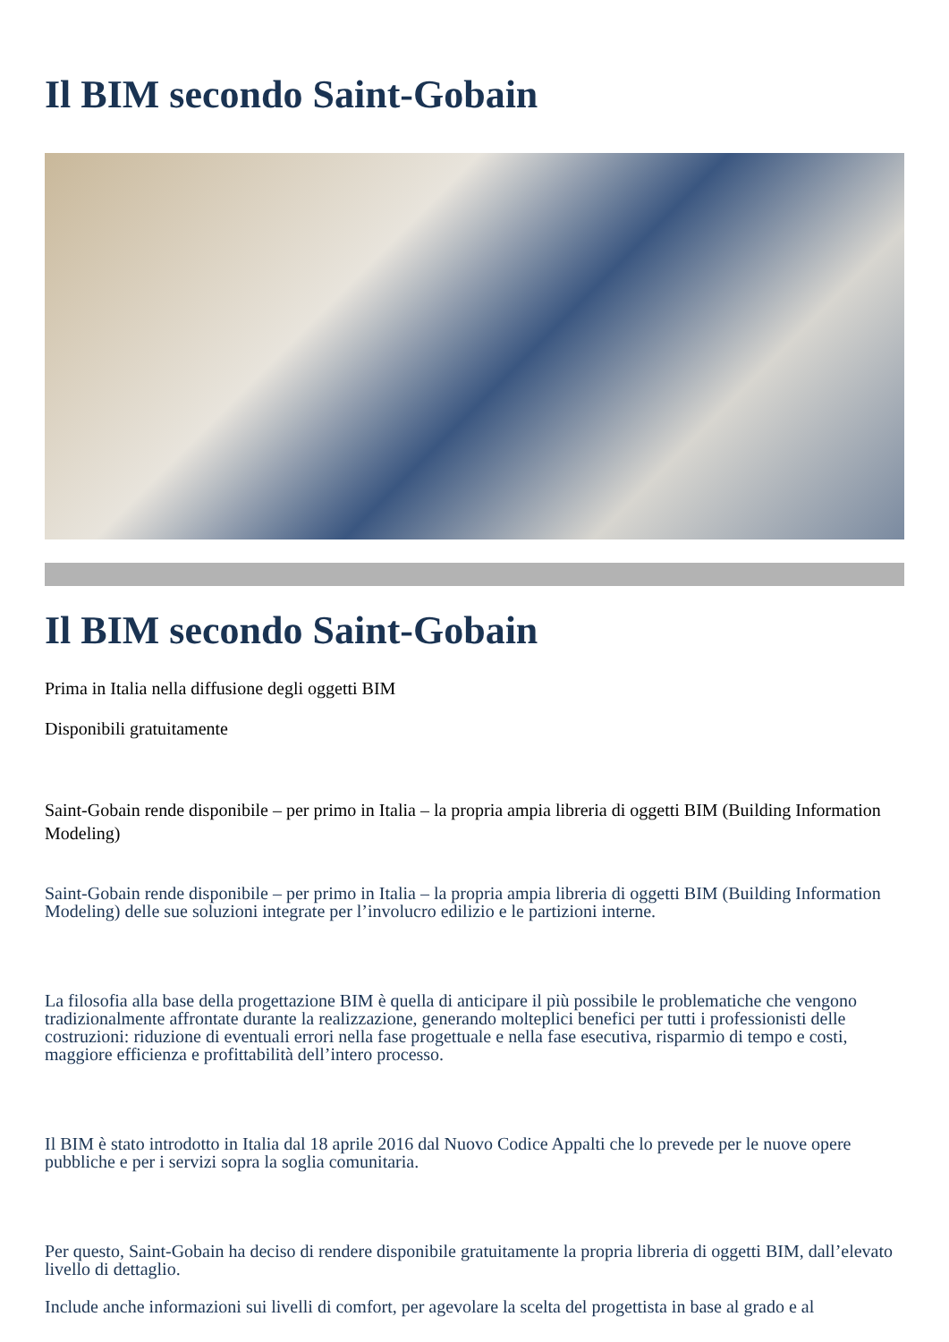Il BIM secondo Saint-Gobain
Il BIM secondo Saint-Gobain
Prima in Italia nella diffusione degli oggetti BIM
Disponibili gratuitamente
Saint-Gobain rende disponibile – per primo in Italia – la propria ampia libreria di oggetti BIM (Building Information Modeling)
Saint-Gobain rende disponibile – per primo in Italia – la propria ampia libreria di oggetti BIM (Building Information Modeling) delle sue soluzioni integrate per l’involucro edilizio e le partizioni interne.
La filosofia alla base della progettazione BIM è quella di anticipare il più possibile le problematiche che vengono tradizionalmente affrontate durante la realizzazione, generando molteplici benefici per tutti i professionisti delle costruzioni: riduzione di eventuali errori nella fase progettuale e nella fase esecutiva, risparmio di tempo e costi, maggiore efficienza e profittabilità dell’intero processo.
Il BIM è stato introdotto in Italia dal 18 aprile 2016 dal Nuovo Codice Appalti che lo prevede per le nuove opere pubbliche e per i servizi sopra la soglia comunitaria.
Per questo, Saint-Gobain ha deciso di rendere disponibile gratuitamente la propria libreria di oggetti BIM, dall’elevato livello di dettaglio.
Include anche informazioni sui livelli di comfort, per agevolare la scelta del progettista in base al grado e al